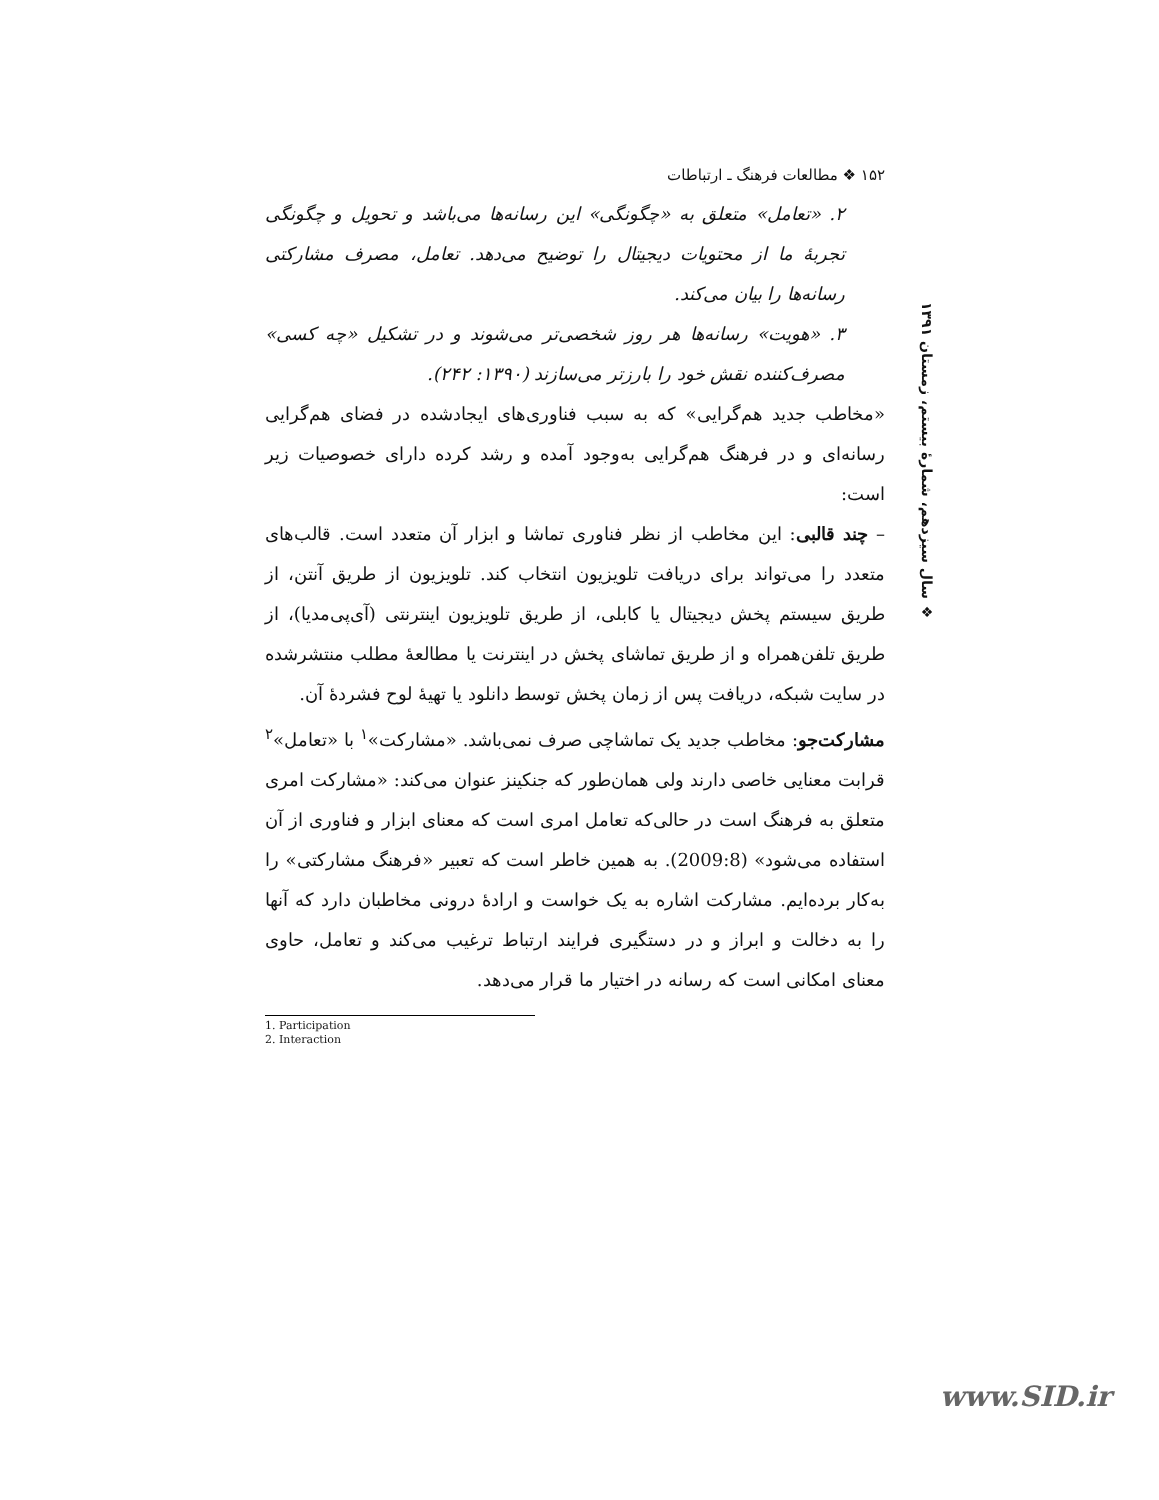۱۵۲ ❖ مطالعات فرهنگ ـ ارتباطات
۲. «تعامل» متعلق به «چگونگی» این رسانه‌ها می‌باشد و تحویل و چگونگی تجربهٔ ما از محتویات دیجیتال را توضیح می‌دهد. تعامل، مصرف مشارکتی رسانه‌ها را بیان می‌کند.
۳. «هویت» رسانه‌ها هر روز شخصی‌تر می‌شوند و در تشکیل «چه کسی» مصرف‌کننده نقش خود را بارزتر می‌سازند (۱۳۹۰: ۲۴۲).
«مخاطب جدید هم‌گرایی» که به سبب فناوری‌های ایجادشده در فضای هم‌گرایی رسانه‌ای و در فرهنگ هم‌گرایی به‌وجود آمده و رشد کرده دارای خصوصیات زیر است:
– چند قالبی: این مخاطب از نظر فناوری تماشا و ابزار آن متعدد است. قالب‌های متعدد را می‌تواند برای دریافت تلویزیون انتخاب کند. تلویزیون از طریق آنتن، از طریق سیستم پخش دیجیتال یا کابلی، از طریق تلویزیون اینترنتی (آی‌پی‌مدیا)، از طریق تلفن‌همراه و از طریق تماشای پخش در اینترنت یا مطالعهٔ مطلب منتشرشده در سایت شبکه، دریافت پس از زمان پخش توسط دانلود یا تهیهٔ لوح فشردهٔ آن.
مشارکت‌جو: مخاطب جدید یک تماشاچی صرف نمی‌باشد. «مشارکت»<sup>۱</sup> با «تعامل»<sup>۲</sup> قرابت معنایی خاصی دارند ولی همان‌طور که جنکینز عنوان می‌کند: «مشارکت امری متعلق به فرهنگ است در حالی‌که تعامل امری است که معنای ابزار و فناوری از آن استفاده می‌شود» (2009:8). به همین خاطر است که تعبیر «فرهنگ مشارکتی» را به‌کار برده‌ایم. مشارکت اشاره به یک خواست و ارادهٔ درونی مخاطبان دارد که آنها را به دخالت و ابراز و در دستگیری فرایند ارتباط ترغیب می‌کند و تعامل، حاوی معنای امکانی است که رسانه در اختیار ما قرار می‌دهد.
❖ سال سیزدهم، شمارهٔ بیستم، زمستان ۱۳۹۱
1. Participation
2. Interaction
www.SID.ir